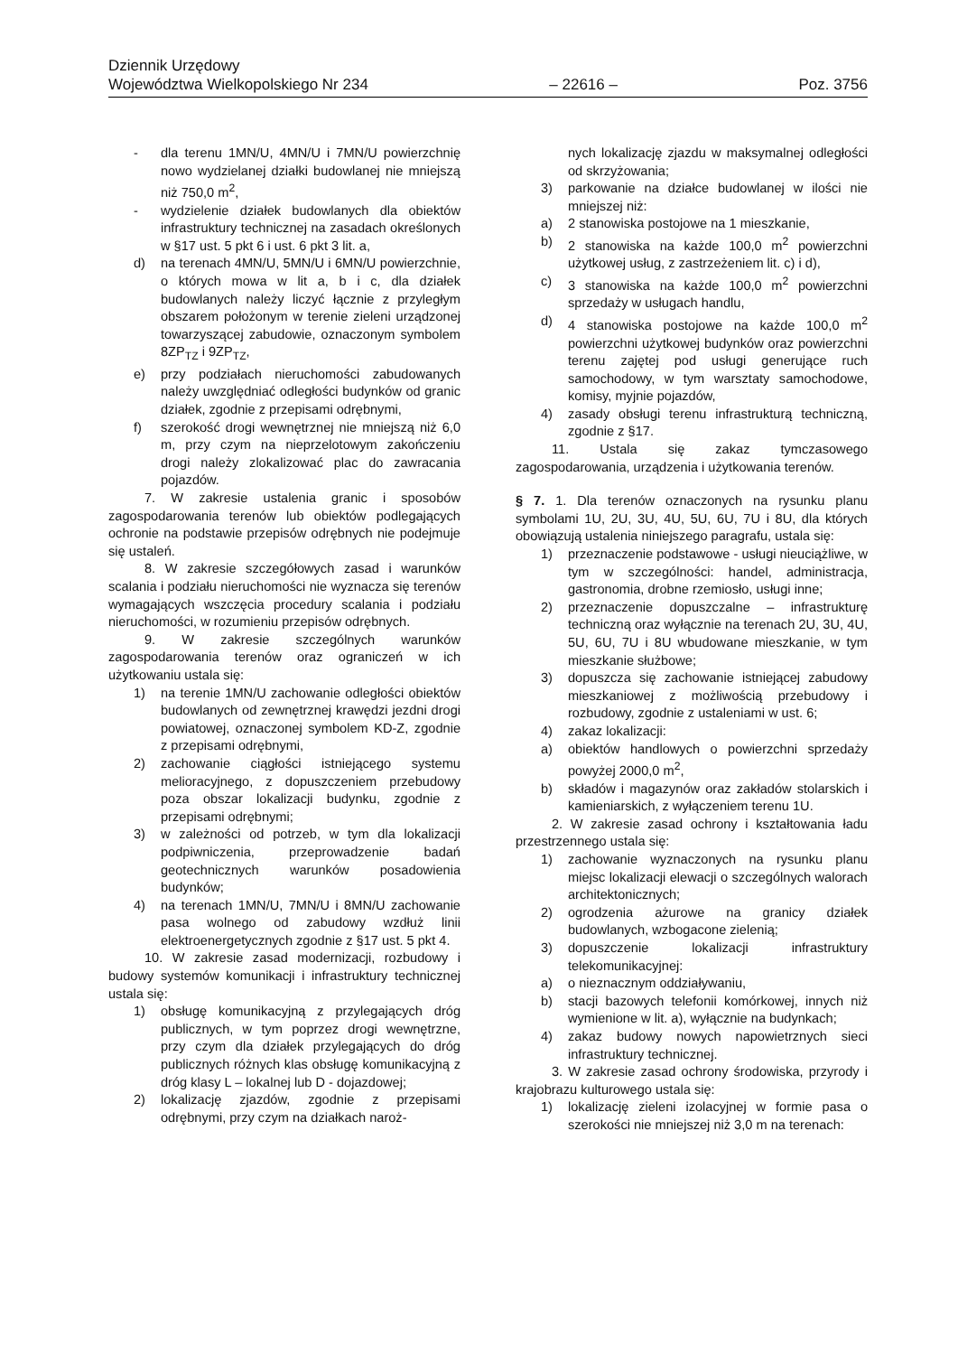Dziennik Urzędowy
Województwa Wielkopolskiego Nr 234 – 22616 – Poz. 3756
- dla terenu 1MN/U, 4MN/U i 7MN/U powierzchnię nowo wydzielanej działki budowlanej nie mniejszą niż 750,0 m<sup>2</sup>,
- wydzielenie działek budowlanych dla obiektów infrastruktury technicznej na zasadach określonych w §17 ust. 5 pkt 6 i ust. 6 pkt 3 lit. a,
d) na terenach 4MN/U, 5MN/U i 6MN/U powierzchnie, o których mowa w lit a, b i c, dla działek budowlanych należy liczyć łącznie z przyległym obszarem położonym w terenie zieleni urządzonej towarzyszącej zabudowie, oznaczonym symbolem 8ZP<sub>TZ</sub> i 9ZP<sub>TZ</sub>,
e) przy podziałach nieruchomości zabudowanych należy uwzględniać odległości budynków od granic działek, zgodnie z przepisami odrębnymi,
f) szerokość drogi wewnętrznej nie mniejszą niż 6,0 m, przy czym na nieprzelotowym zakończeniu drogi należy zlokalizować plac do zawracania pojazdów.
7. W zakresie ustalenia granic i sposobów zagospodarowania terenów lub obiektów podlegających ochronie na podstawie przepisów odrębnych nie podejmuje się ustaleń.
8. W zakresie szczegółowych zasad i warunków scalania i podziału nieruchomości nie wyznacza się terenów wymagających wszczęcia procedury scalania i podziału nieruchomości, w rozumieniu przepisów odrębnych.
9. W zakresie szczególnych warunków zagospodarowania terenów oraz ograniczeń w ich użytkowaniu ustala się:
1) na terenie 1MN/U zachowanie odległości obiektów budowlanych od zewnętrznej krawędzi jezdni drogi powiatowej, oznaczonej symbolem KD-Z, zgodnie z przepisami odrębnymi,
2) zachowanie ciągłości istniejącego systemu melioracyjnego, z dopuszczeniem przebudowy poza obszar lokalizacji budynku, zgodnie z przepisami odrębnymi;
3) w zależności od potrzeb, w tym dla lokalizacji podpiwniczenia, przeprowadzenie badań geotechnicznych warunków posadowienia budynków;
4) na terenach 1MN/U, 7MN/U i 8MN/U zachowanie pasa wolnego od zabudowy wzdłuż linii elektroenergetycznych zgodnie z §17 ust. 5 pkt 4.
10. W zakresie zasad modernizacji, rozbudowy i budowy systemów komunikacji i infrastruktury technicznej ustala się:
1) obsługę komunikacyjną z przylegających dróg publicznych, w tym poprzez drogi wewnętrzne, przy czym dla działek przylegających do dróg publicznych różnych klas obsługę komunikacyjną z dróg klasy L – lokalnej lub D - dojazdowej;
2) lokalizację zjazdów, zgodnie z przepisami odrębnymi, przy czym na działkach naroż-
nych lokalizację zjazdu w maksymalnej odległości od skrzyżowania;
3) parkowanie na działce budowlanej w ilości nie mniejszej niż:
a) 2 stanowiska postojowe na 1 mieszkanie,
b) 2 stanowiska na każde 100,0 m<sup>2</sup> powierzchni użytkowej usług, z zastrzeżeniem lit. c) i d),
c) 3 stanowiska na każde 100,0 m<sup>2</sup> powierzchni sprzedaży w usługach handlu,
d) 4 stanowiska postojowe na każde 100,0 m<sup>2</sup> powierzchni użytkowej budynków oraz powierzchni terenu zajętej pod usługi generujące ruch samochodowy, w tym warsztaty samochodowe, komisy, myjnie pojazdów,
4) zasady obsługi terenu infrastrukturą techniczną, zgodnie z §17.
11. Ustala się zakaz tymczasowego zagospodarowania, urządzenia i użytkowania terenów.
§ 7. 1. Dla terenów oznaczonych na rysunku planu symbolami 1U, 2U, 3U, 4U, 5U, 6U, 7U i 8U, dla których obowiązują ustalenia niniejszego paragrafu, ustala się:
1) przeznaczenie podstawowe - usługi nieuciążliwe, w tym w szczególności: handel, administracja, gastronomia, drobne rzemiosło, usługi inne;
2) przeznaczenie dopuszczalne – infrastrukturę techniczną oraz wyłącznie na terenach 2U, 3U, 4U, 5U, 6U, 7U i 8U wbudowane mieszkanie, w tym mieszkanie służbowe;
3) dopuszcza się zachowanie istniejącej zabudowy mieszkaniowej z możliwością przebudowy i rozbudowy, zgodnie z ustaleniami w ust. 6;
4) zakaz lokalizacji:
a) obiektów handlowych o powierzchni sprzedaży powyżej 2000,0 m<sup>2</sup>,
b) składów i magazynów oraz zakładów stolarskich i kamieniarskich, z wyłączeniem terenu 1U.
2. W zakresie zasad ochrony i kształtowania ładu przestrzennego ustala się:
1) zachowanie wyznaczonych na rysunku planu miejsc lokalizacji elewacji o szczególnych walorach architektonicznych;
2) ogrodzenia ażurowe na granicy działek budowlanych, wzbogacone zielenią;
3) dopuszczenie lokalizacji infrastruktury telekomunikacyjnej:
a) o nieznacznym oddziaływaniu,
b) stacji bazowych telefonii komórkowej, innych niż wymienione w lit. a), wyłącznie na budynkach;
4) zakaz budowy nowych napowietrznych sieci infrastruktury technicznej.
3. W zakresie zasad ochrony środowiska, przyrody i krajobrazu kulturowego ustala się:
1) lokalizację zieleni izolacyjnej w formie pasa o szerokości nie mniejszej niż 3,0 m na terenach: